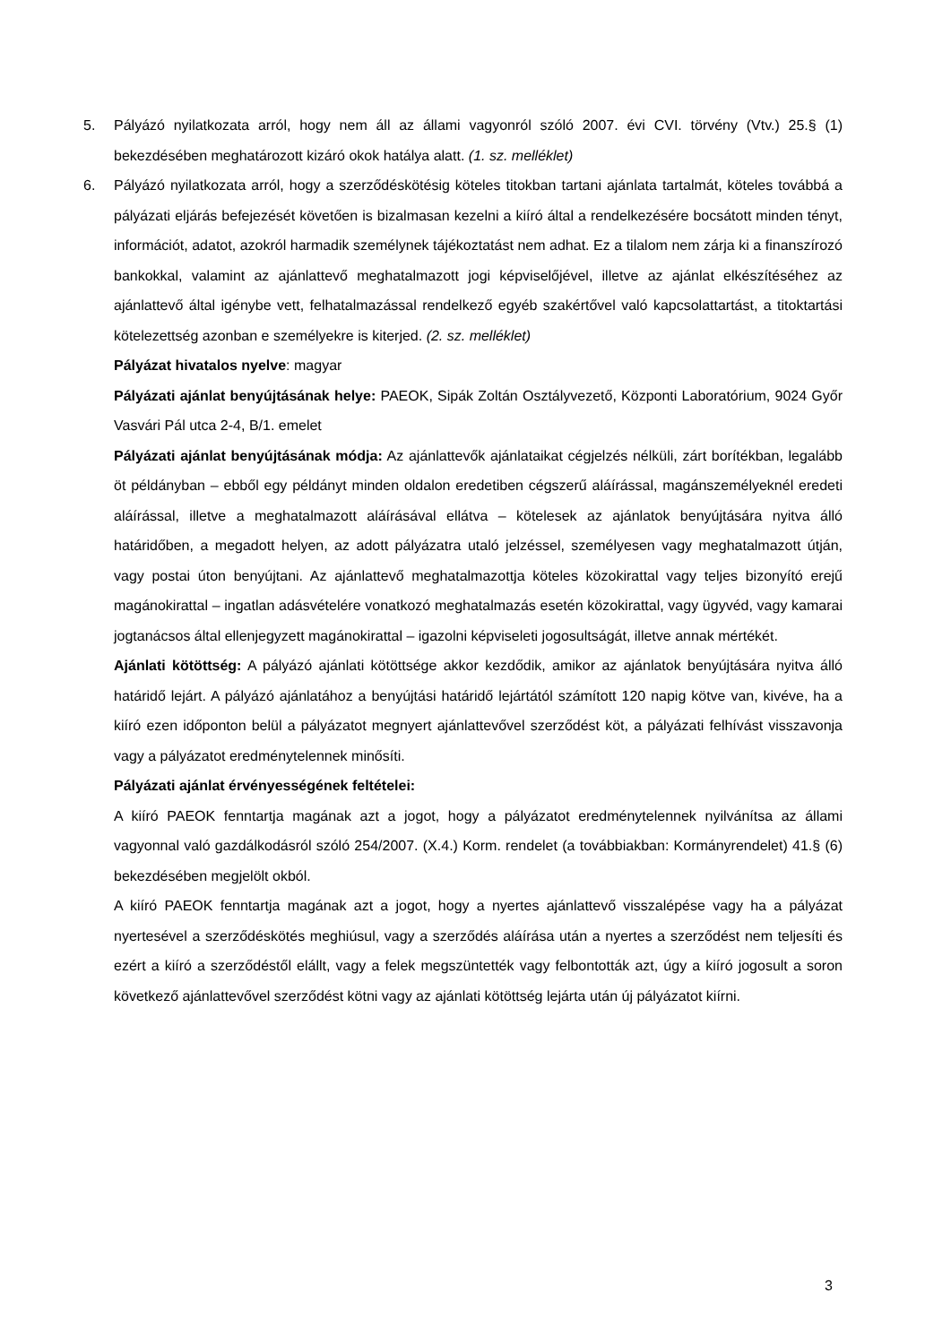5. Pályázó nyilatkozata arról, hogy nem áll az állami vagyonról szóló 2007. évi CVI. törvény (Vtv.) 25.§ (1) bekezdésében meghatározott kizáró okok hatálya alatt. (1. sz. melléklet)
6. Pályázó nyilatkozata arról, hogy a szerződéskötésig köteles titokban tartani ajánlata tartalmát, köteles továbbá a pályázati eljárás befejezését követően is bizalmasan kezelni a kiíró által a rendelkezésére bocsátott minden tényt, információt, adatot, azokról harmadik személynek tájékoztatást nem adhat. Ez a tilalom nem zárja ki a finanszírozó bankokkal, valamint az ajánlattevő meghatalmazott jogi képviselőjével, illetve az ajánlat elkészítéséhez az ajánlattevő által igénybe vett, felhatalmazással rendelkező egyéb szakértővel való kapcsolattartást, a titoktartási kötelezettség azonban e személyekre is kiterjed. (2. sz. melléklet)
Pályázat hivatalos nyelve: magyar
Pályázati ajánlat benyújtásának helye: PAEOK, Sipák Zoltán Osztályvezető, Központi Laboratórium, 9024 Győr Vasvári Pál utca 2-4, B/1. emelet
Pályázati ajánlat benyújtásának módja: Az ajánlattevők ajánlataikat cégjelzés nélküli, zárt borítékban, legalább öt példányban – ebből egy példányt minden oldalon eredetiben cégszerű aláírással, magánszemélyeknél eredeti aláírással, illetve a meghatalmazott aláírásával ellátva – kötelesek az ajánlatok benyújtására nyitva álló határidőben, a megadott helyen, az adott pályázatra utaló jelzéssel, személyesen vagy meghatalmazott útján, vagy postai úton benyújtani. Az ajánlattevő meghatalmazottja köteles közokirattal vagy teljes bizonyító erejű magánokirattal – ingatlan adásvételére vonatkozó meghatalmazás esetén közokirattal, vagy ügyvéd, vagy kamarai jogtanácsos által ellenjegyzett magánokirattal – igazolni képviseleti jogosultságát, illetve annak mértékét.
Ajánlati kötöttség: A pályázó ajánlati kötöttsége akkor kezdődik, amikor az ajánlatok benyújtására nyitva álló határidő lejárt. A pályázó ajánlatához a benyújtási határidő lejártától számított 120 napig kötve van, kivéve, ha a kiíró ezen időponton belül a pályázatot megnyert ajánlattevővel szerződést köt, a pályázati felhívást visszavonja vagy a pályázatot eredménytelennek minősíti.
Pályázati ajánlat érvényességének feltételei:
A kiíró PAEOK fenntartja magának azt a jogot, hogy a pályázatot eredménytelennek nyilvánítsa az állami vagyonnal való gazdálkodásról szóló 254/2007. (X.4.) Korm. rendelet (a továbbiakban: Kormányrendelet) 41.§ (6) bekezdésében megjelölt okból.
A kiíró PAEOK fenntartja magának azt a jogot, hogy a nyertes ajánlattevő visszalépése vagy ha a pályázat nyertesével a szerződéskötés meghiúsul, vagy a szerződés aláírása után a nyertes a szerződést nem teljesíti és ezért a kiíró a szerződéstől elállt, vagy a felek megszüntették vagy felbontották azt, úgy a kiíró jogosult a soron következő ajánlattevővel szerződést kötni vagy az ajánlati kötöttség lejárta után új pályázatot kiírni.
3